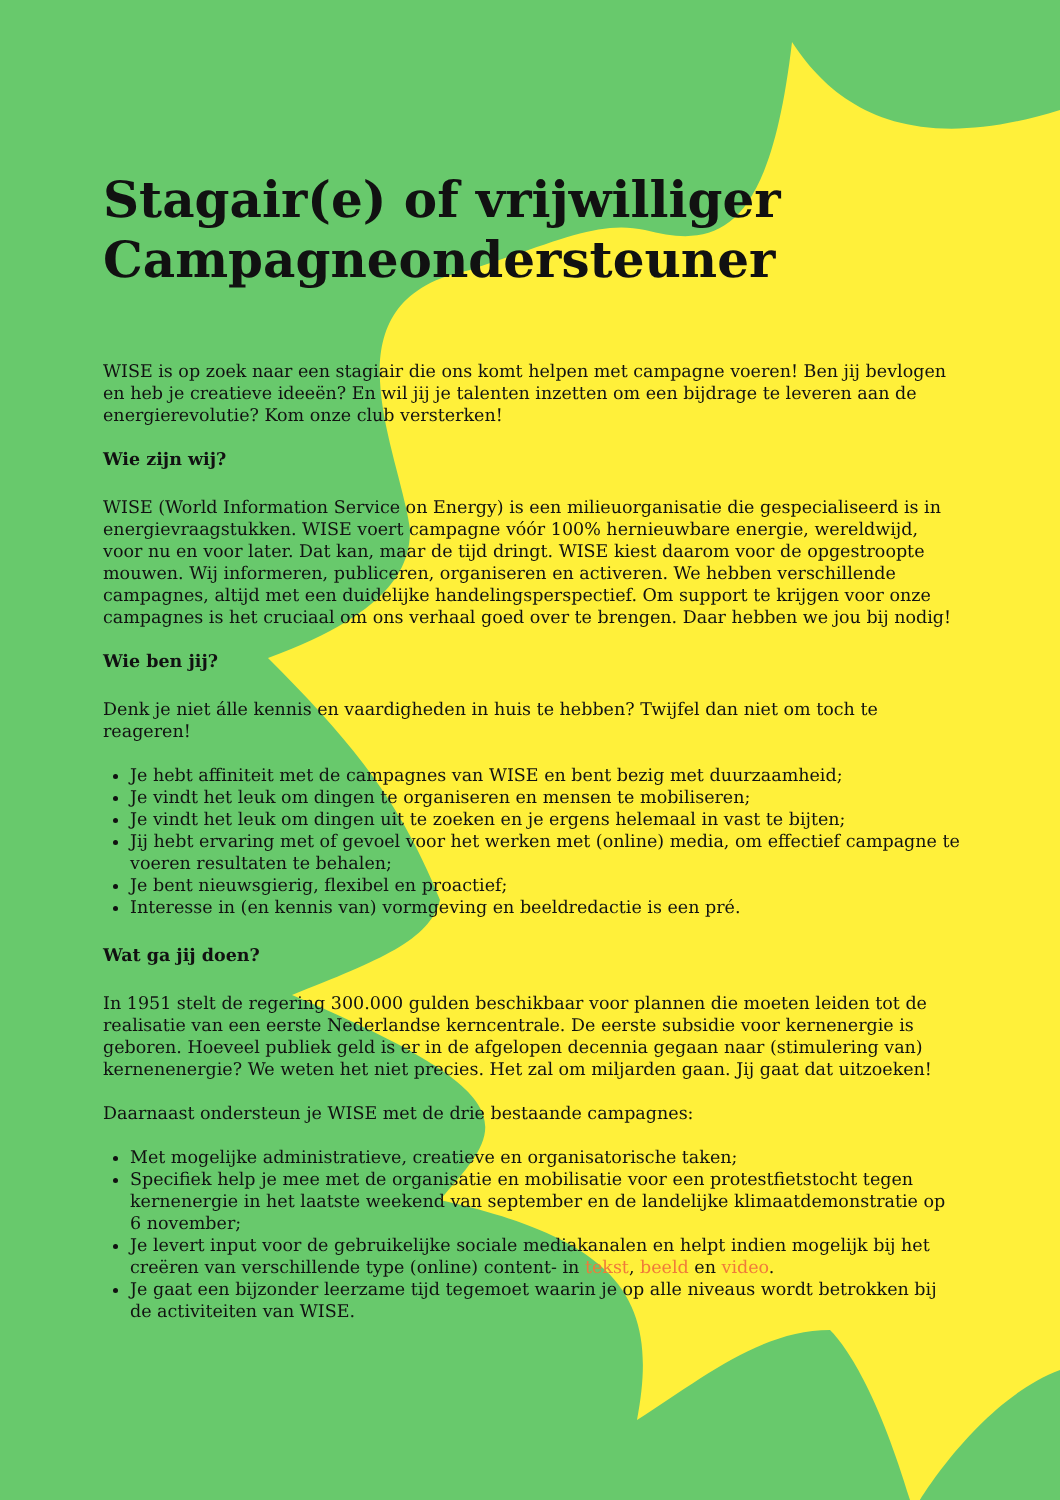Stagair(e) of vrijwilliger Campagneondersteuner
WISE is op zoek naar een stagiair die ons komt helpen met campagne voeren! Ben jij bevlogen en heb je creatieve ideeën? En wil jij je talenten inzetten om een bijdrage te leveren aan de energierevolutie? Kom onze club versterken!
Wie zijn wij?
WISE (World Information Service on Energy) is een milieuorganisatie die gespecialiseerd is in energievraagstukken. WISE voert campagne vóór 100% hernieuwbare energie, wereldwijd, voor nu en voor later. Dat kan, maar de tijd dringt. WISE kiest daarom voor de opgestroopte mouwen. Wij informeren, publiceren, organiseren en activeren. We hebben verschillende campagnes, altijd met een duidelijke handelingsperspectief. Om support te krijgen voor onze campagnes is het cruciaal om ons verhaal goed over te brengen. Daar hebben we jou bij nodig!
Wie ben jij?
Denk je niet álle kennis en vaardigheden in huis te hebben? Twijfel dan niet om toch te reageren!
Je hebt affiniteit met de campagnes van WISE en bent bezig met duurzaamheid;
Je vindt het leuk om dingen te organiseren en mensen te mobiliseren;
Je vindt het leuk om dingen uit te zoeken en je ergens helemaal in vast te bijten;
Jij hebt ervaring met of gevoel voor het werken met (online) media, om effectief campagne te voeren resultaten te behalen;
Je bent nieuwsgierig, flexibel en proactief;
Interesse in (en kennis van) vormgeving en beeldredactie is een pré.
Wat ga jij doen?
In 1951 stelt de regering 300.000 gulden beschikbaar voor plannen die moeten leiden tot de realisatie van een eerste Nederlandse kerncentrale. De eerste subsidie voor kernenergie is geboren. Hoeveel publiek geld is er in de afgelopen decennia gegaan naar (stimulering van) kernenenergie? We weten het niet precies. Het zal om miljarden gaan. Jij gaat dat uitzoeken!
Daarnaast ondersteun je WISE met de drie bestaande campagnes:
Met mogelijke administratieve, creatieve en organisatorische taken;
Specifiek help je mee met de organisatie en mobilisatie voor een protestfietstocht tegen kernenergie in het laatste weekend van september en de landelijke klimaatdemonstratie op 6 november;
Je levert input voor de gebruikelijke sociale mediakanalen en helpt indien mogelijk bij het creëren van verschillende type (online) content- in tekst, beeld en video.
Je gaat een bijzonder leerzame tijd tegemoet waarin je op alle niveaus wordt betrokken bij de activiteiten van WISE.